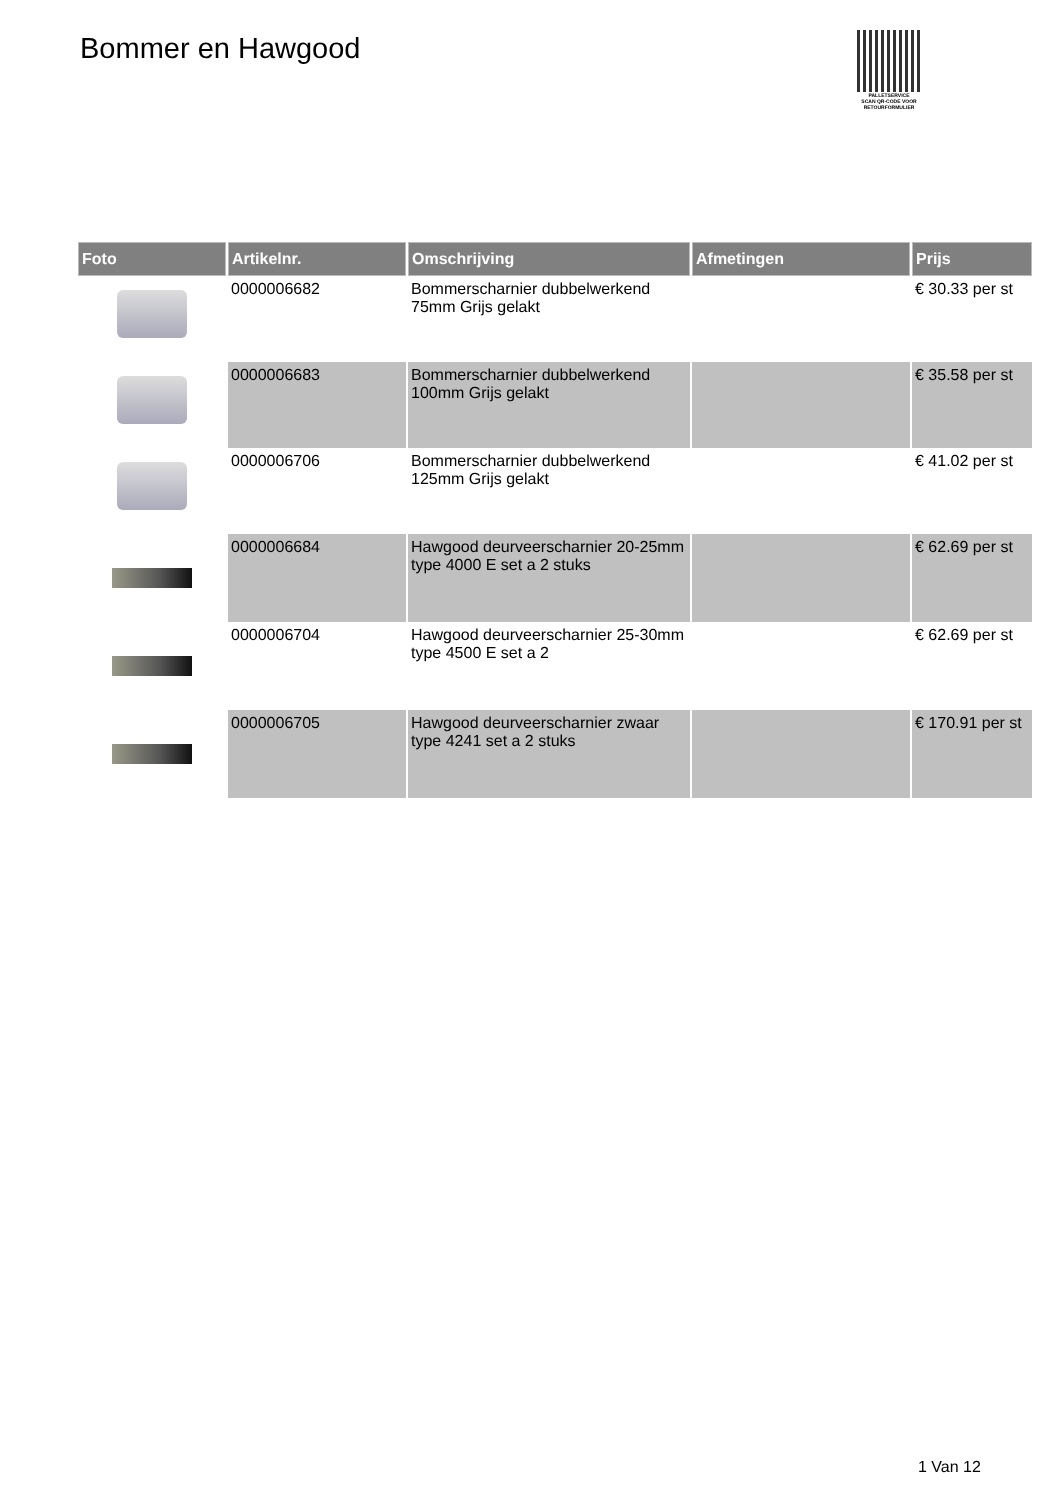Bommer en Hawgood
PALLETSERVICE
SCAN QR-CODE VOOR RETOURFORMULIER
| Foto | Artikelnr. | Omschrijving | Afmetingen | Prijs |
| --- | --- | --- | --- | --- |
| | 0000006682 | Bommerscharnier dubbelwerkend 75mm Grijs gelakt | | € 30.33 per st |
| | 0000006683 | Bommerscharnier dubbelwerkend 100mm Grijs gelakt | | € 35.58 per st |
| | 0000006706 | Bommerscharnier dubbelwerkend 125mm Grijs gelakt | | € 41.02 per st |
| | 0000006684 | Hawgood deurveerscharnier 20-25mm type 4000 E set a 2 stuks | | € 62.69 per st |
| | 0000006704 | Hawgood deurveerscharnier 25-30mm type 4500 E set a 2 | | € 62.69 per st |
| | 0000006705 | Hawgood deurveerscharnier zwaar type 4241 set a 2 stuks | | € 170.91 per st |
1 Van 12